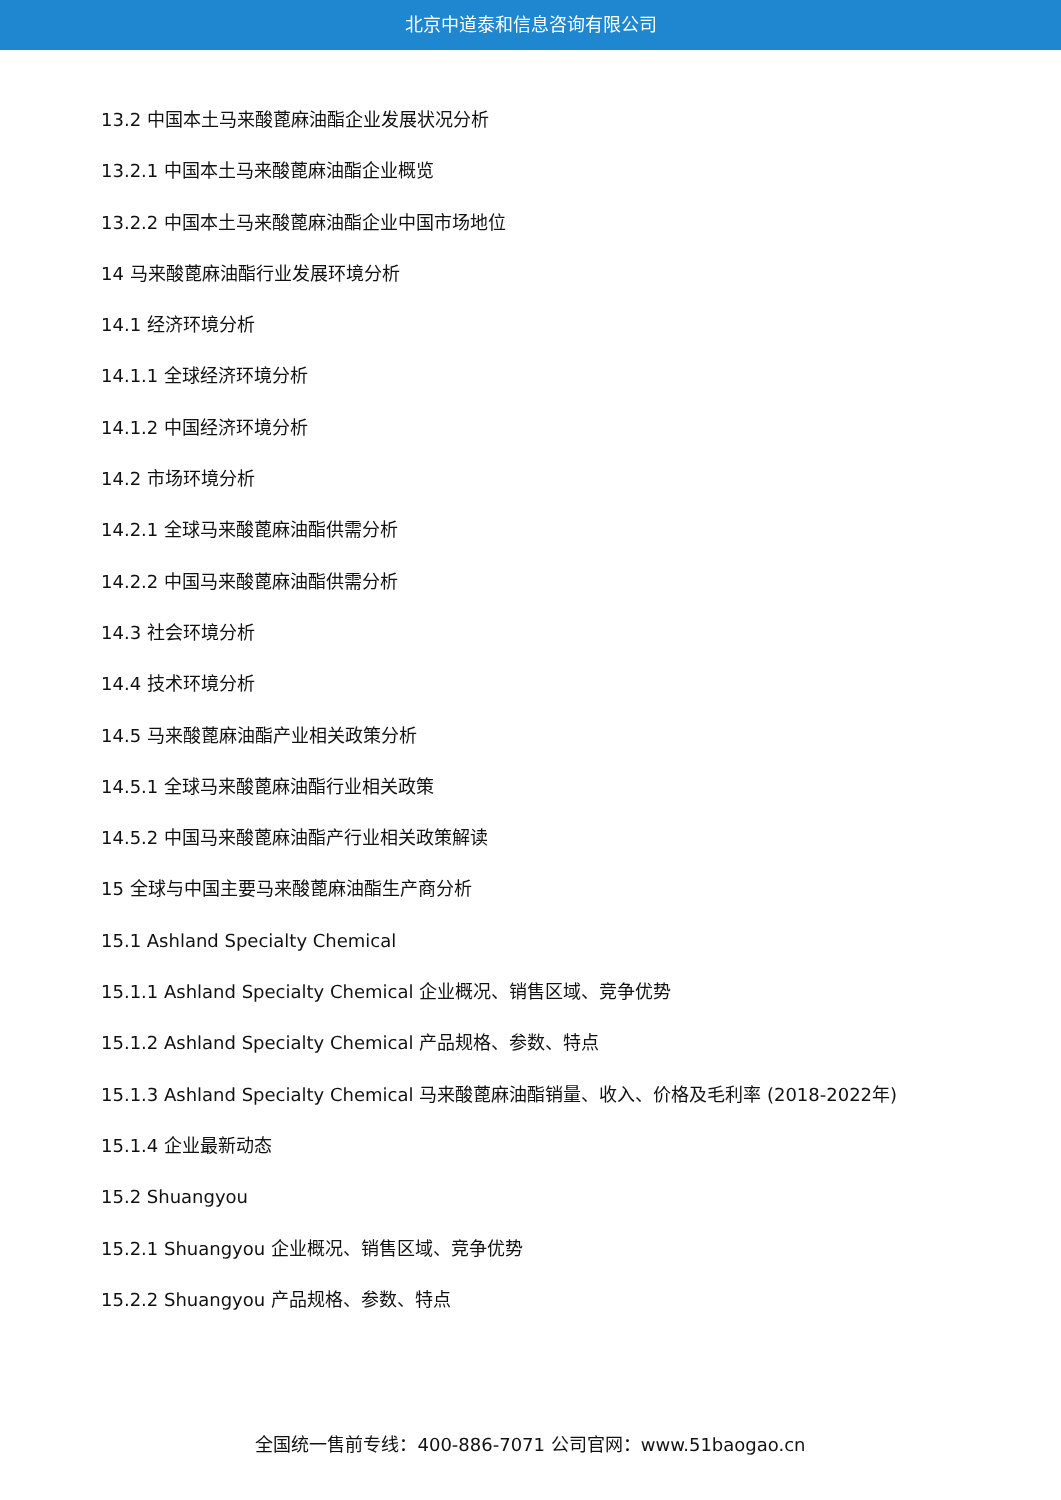北京中道泰和信息咨询有限公司
13.2 中国本土马来酸蓖麻油酯企业发展状况分析
13.2.1 中国本土马来酸蓖麻油酯企业概览
13.2.2 中国本土马来酸蓖麻油酯企业中国市场地位
14 马来酸蓖麻油酯行业发展环境分析
14.1 经济环境分析
14.1.1 全球经济环境分析
14.1.2 中国经济环境分析
14.2 市场环境分析
14.2.1 全球马来酸蓖麻油酯供需分析
14.2.2 中国马来酸蓖麻油酯供需分析
14.3 社会环境分析
14.4 技术环境分析
14.5 马来酸蓖麻油酯产业相关政策分析
14.5.1 全球马来酸蓖麻油酯行业相关政策
14.5.2 中国马来酸蓖麻油酯产行业相关政策解读
15 全球与中国主要马来酸蓖麻油酯生产商分析
15.1 Ashland Specialty Chemical
15.1.1 Ashland Specialty Chemical 企业概况、销售区域、竞争优势
15.1.2 Ashland Specialty Chemical 产品规格、参数、特点
15.1.3 Ashland Specialty Chemical 马来酸蓖麻油酯销量、收入、价格及毛利率 (2018-2022年)
15.1.4 企业最新动态
15.2 Shuangyou
15.2.1 Shuangyou 企业概况、销售区域、竞争优势
15.2.2 Shuangyou 产品规格、参数、特点
全国统一售前专线：400-886-7071 公司官网：www.51baogao.cn